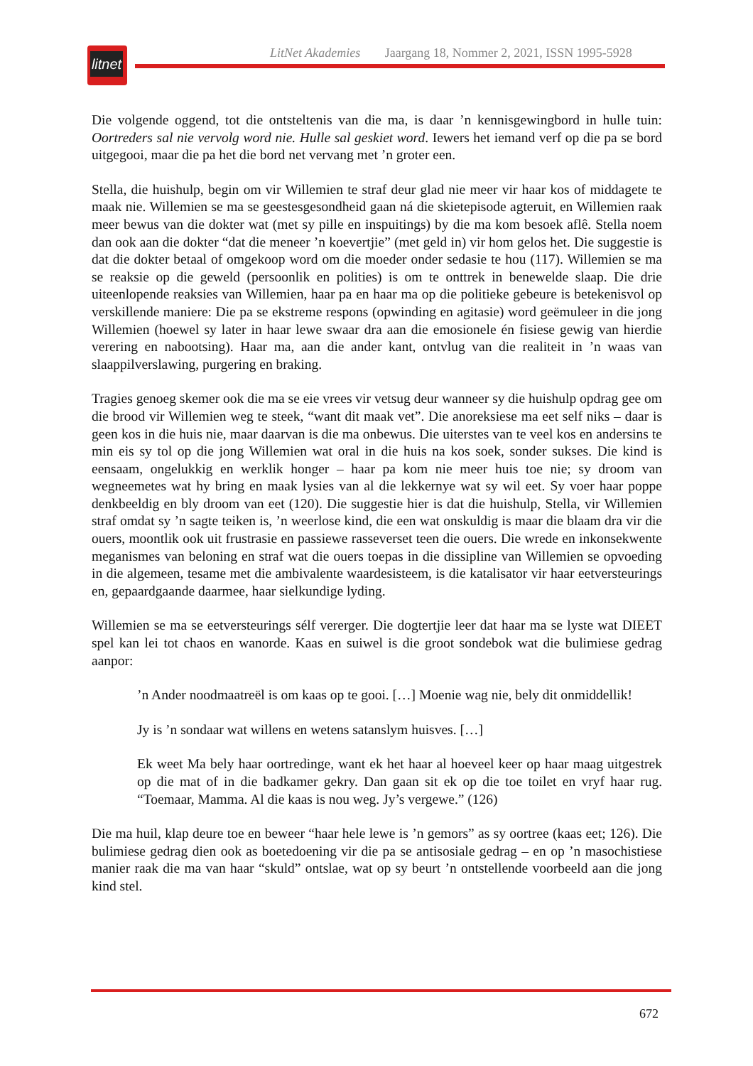LitNet Akademies Jaargang 18, Nommer 2, 2021, ISSN 1995-5928
litnet
Die volgende oggend, tot die ontsteltenis van die ma, is daar ’n kennisgewingbord in hulle tuin: Oortreders sal nie vervolg word nie. Hulle sal geskiet word. Iewers het iemand verf op die pa se bord uitgegooi, maar die pa het die bord net vervang met ’n groter een.
Stella, die huishulp, begin om vir Willemien te straf deur glad nie meer vir haar kos of middagete te maak nie. Willemien se ma se geestesgesondheid gaan ná die skietepisode agteruit, en Willemien raak meer bewus van die dokter wat (met sy pille en inspuitings) by die ma kom besoek aflê. Stella noem dan ook aan die dokter “dat die meneer ’n koevertjie” (met geld in) vir hom gelos het. Die suggestie is dat die dokter betaal of omgekoop word om die moeder onder sedasie te hou (117). Willemien se ma se reaksie op die geweld (persoonlik en polities) is om te onttrek in benewelde slaap. Die drie uiteenlopende reaksies van Willemien, haar pa en haar ma op die politieke gebeure is betekenisvol op verskillende maniere: Die pa se ekstreme respons (opwinding en agitasie) word geëmuleer in die jong Willemien (hoewel sy later in haar lewe swaar dra aan die emosionele én fisiese gewig van hierdie verering en nabootsing). Haar ma, aan die ander kant, ontvlug van die realiteit in ’n waas van slaappilverslawing, purgering en braking.
Tragies genoeg skemer ook die ma se eie vrees vir vetsug deur wanneer sy die huishulp opdrag gee om die brood vir Willemien weg te steek, “want dit maak vet”. Die anoreksiese ma eet self niks – daar is geen kos in die huis nie, maar daarvan is die ma onbewus. Die uiterstes van te veel kos en andersins te min eis sy tol op die jong Willemien wat oral in die huis na kos soek, sonder sukses. Die kind is eensaam, ongelukkig en werklik honger – haar pa kom nie meer huis toe nie; sy droom van wegneemetes wat hy bring en maak lysies van al die lekkernye wat sy wil eet. Sy voer haar poppe denkbeeldig en bly droom van eet (120). Die suggestie hier is dat die huishulp, Stella, vir Willemien straf omdat sy ’n sagte teiken is, ’n weerlose kind, die een wat onskuldig is maar die blaam dra vir die ouers, moontlik ook uit frustrasie en passiewe rasseverset teen die ouers. Die wrede en inkonsekwente meganismes van beloning en straf wat die ouers toepas in die dissipline van Willemien se opvoeding in die algemeen, tesame met die ambivalente waardesisteem, is die katalisator vir haar eetversteurings en, gepaardgaande daarmee, haar sielkundige lyding.
Willemien se ma se eetversteurings sélf vererger. Die dogtertjie leer dat haar ma se lyste wat DIEET spel kan lei tot chaos en wanorde. Kaas en suiwel is die groot sondebok wat die bulimiese gedrag aanpor:
’n Ander noodmaatreël is om kaas op te gooi. […] Moenie wag nie, bely dit onmiddellik!
Jy is ’n sondaar wat willens en wetens satanslym huisves. […]
Ek weet Ma bely haar oortredinge, want ek het haar al hoeveel keer op haar maag uitgestrek op die mat of in die badkamer gekry. Dan gaan sit ek op die toe toilet en vryf haar rug. “Toemaar, Mamma. Al die kaas is nou weg. Jy’s vergewe.” (126)
Die ma huil, klap deure toe en beweer “haar hele lewe is ’n gemors” as sy oortree (kaas eet; 126). Die bulimiese gedrag dien ook as boetedoening vir die pa se antisosiale gedrag – en op ’n masochistiese manier raak die ma van haar “skuld” ontslae, wat op sy beurt ’n ontstellende voorbeeld aan die jong kind stel.
672